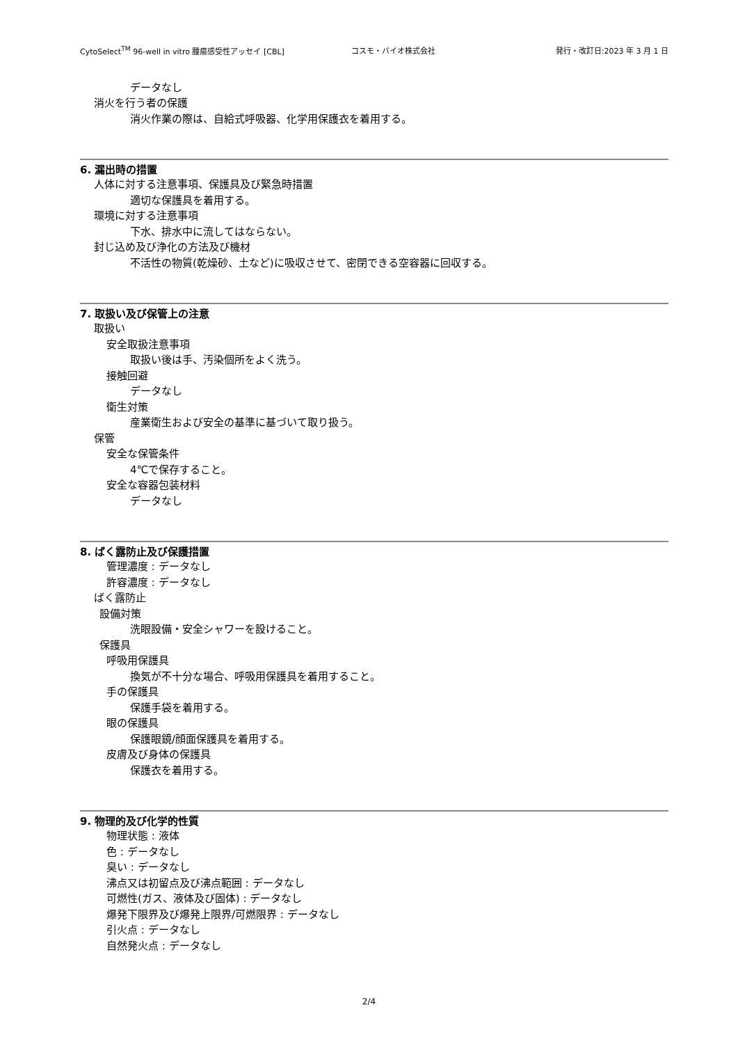CytoSelect<sup>TM</sup> 96-well in vitro 腫瘍感受性アッセイ [CBL] コスモ・バイオ株式会社 発行・改訂日:2023 年 3 月 1 日
データなし
消火を行う者の保護
消火作業の際は、自給式呼吸器、化学用保護衣を着用する。
6. 漏出時の措置
人体に対する注意事項、保護具及び緊急時措置
適切な保護具を着用する。
環境に対する注意事項
下水、排水中に流してはならない。
封じ込め及び浄化の方法及び機材
不活性の物質(乾燥砂、土など)に吸収させて、密閉できる空容器に回収する。
7. 取扱い及び保管上の注意
取扱い
安全取扱注意事項
取扱い後は手、汚染個所をよく洗う。
接触回避
データなし
衛生対策
産業衛生および安全の基準に基づいて取り扱う。
保管
安全な保管条件
4℃で保存すること。
安全な容器包装材料
データなし
8. ばく露防止及び保護措置
管理濃度 : データなし
許容濃度 : データなし
ばく露防止
設備対策
洗眼設備・安全シャワーを設けること。
保護具
呼吸用保護具
換気が不十分な場合、呼吸用保護具を着用すること。
手の保護具
保護手袋を着用する。
眼の保護具
保護眼鏡/顔面保護具を着用する。
皮膚及び身体の保護具
保護衣を着用する。
9. 物理的及び化学的性質
物理状態 : 液体
色 : データなし
臭い : データなし
沸点又は初留点及び沸点範囲 : データなし
可燃性(ガス、液体及び固体) : データなし
爆発下限界及び爆発上限界/可燃限界 : データなし
引火点 : データなし
自然発火点 : データなし
2/4